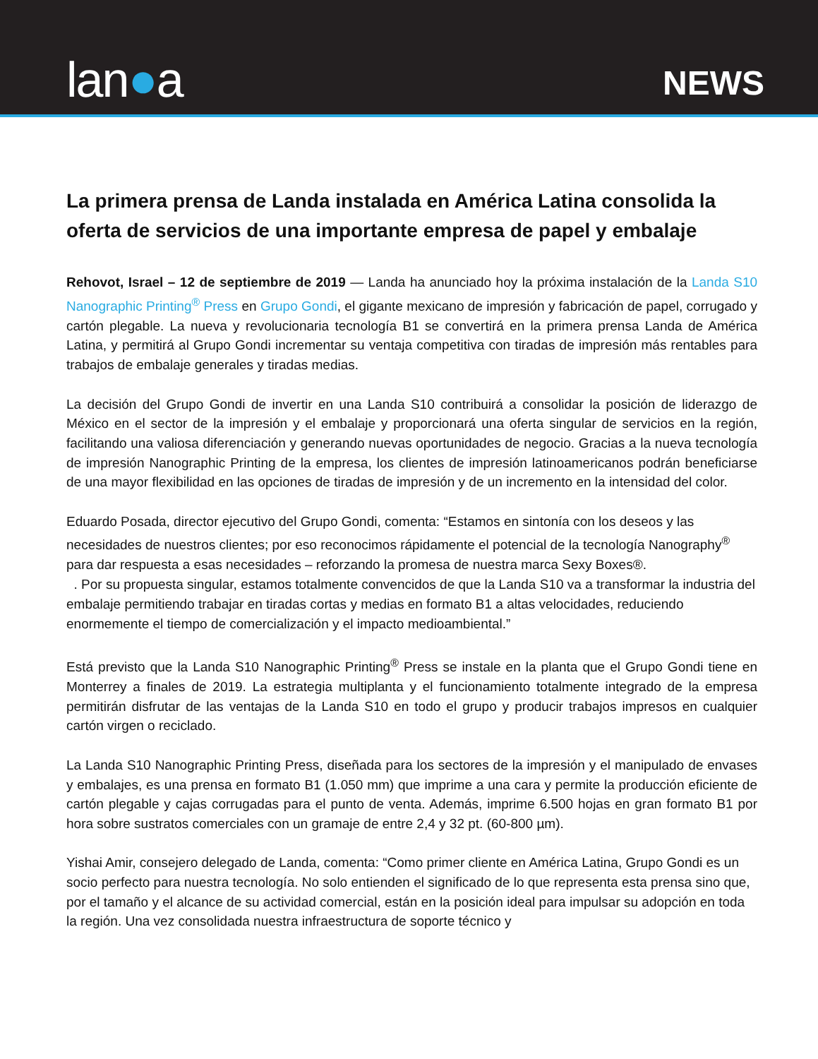lan●a
NEWS
La primera prensa de Landa instalada en América Latina consolida la oferta de servicios de una importante empresa de papel y embalaje
Rehovot, Israel – 12 de septiembre de 2019 — Landa ha anunciado hoy la próxima instalación de la Landa S10 Nanographic Printing<sup>®</sup> Press en Grupo Gondi, el gigante mexicano de impresión y fabricación de papel, corrugado y cartón plegable. La nueva y revolucionaria tecnología B1 se convertirá en la primera prensa Landa de América Latina, y permitirá al Grupo Gondi incrementar su ventaja competitiva con tiradas de impresión más rentables para trabajos de embalaje generales y tiradas medias.
La decisión del Grupo Gondi de invertir en una Landa S10 contribuirá a consolidar la posición de liderazgo de México en el sector de la impresión y el embalaje y proporcionará una oferta singular de servicios en la región, facilitando una valiosa diferenciación y generando nuevas oportunidades de negocio. Gracias a la nueva tecnología de impresión Nanographic Printing de la empresa, los clientes de impresión latinoamericanos podrán beneficiarse de una mayor flexibilidad en las opciones de tiradas de impresión y de un incremento en la intensidad del color.
Eduardo Posada, director ejecutivo del Grupo Gondi, comenta: “Estamos en sintonía con los deseos y las necesidades de nuestros clientes; por eso reconocimos rápidamente el potencial de la tecnología Nanography<sup>®</sup> para dar respuesta a esas necesidades – reforzando la promesa de nuestra marca Sexy Boxes®.
. Por su propuesta singular, estamos totalmente convencidos de que la Landa S10 va a transformar la industria del embalaje permitiendo trabajar en tiradas cortas y medias en formato B1 a altas velocidades, reduciendo enormemente el tiempo de comercialización y el impacto medioambiental.”
Está previsto que la Landa S10 Nanographic Printing<sup>®</sup> Press se instale en la planta que el Grupo Gondi tiene en Monterrey a finales de 2019. La estrategia multiplanta y el funcionamiento totalmente integrado de la empresa permitirán disfrutar de las ventajas de la Landa S10 en todo el grupo y producir trabajos impresos en cualquier cartón virgen o reciclado.
La Landa S10 Nanographic Printing Press, diseñada para los sectores de la impresión y el manipulado de envases y embalajes, es una prensa en formato B1 (1.050 mm) que imprime a una cara y permite la producción eficiente de cartón plegable y cajas corrugadas para el punto de venta. Además, imprime 6.500 hojas en gran formato B1 por hora sobre sustratos comerciales con un gramaje de entre 2,4 y 32 pt. (60-800 µm).
Yishai Amir, consejero delegado de Landa, comenta: “Como primer cliente en América Latina, Grupo Gondi es un socio perfecto para nuestra tecnología. No solo entienden el significado de lo que representa esta prensa sino que, por el tamaño y el alcance de su actividad comercial, están en la posición ideal para impulsar su adopción en toda la región. Una vez consolidada nuestra infraestructura de soporte técnico y